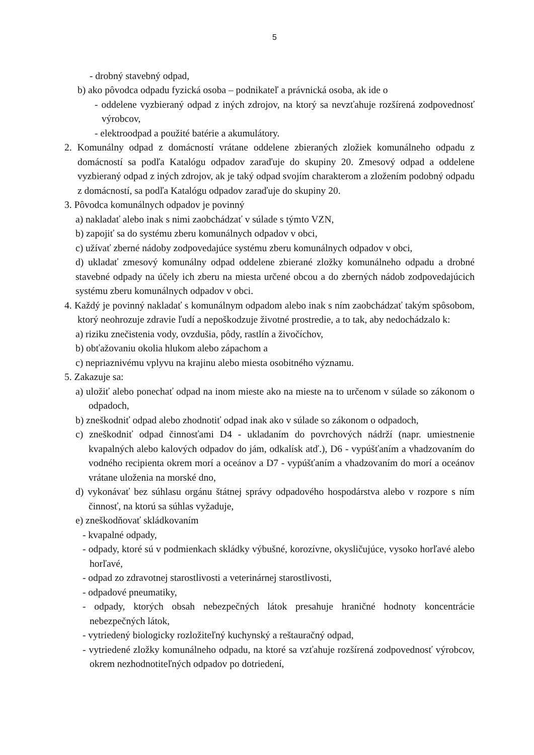5
- drobný stavebný odpad,
b) ako pôvodca odpadu fyzická osoba – podnikateľ a právnická osoba, ak ide o
- oddelene vyzbieraný odpad z iných zdrojov, na ktorý sa nevzťahuje rozšírená zodpovednosť výrobcov,
- elektroodpad a použité batérie a akumulátory.
2. Komunálny odpad z domácností vrátane oddelene zbieraných zložiek komunálneho odpadu z domácností sa podľa Katalógu odpadov zaraďuje do skupiny 20. Zmesový odpad a oddelene vyzbieraný odpad z iných zdrojov, ak je taký odpad svojím charakterom a zložením podobný odpadu z domácností, sa podľa Katalógu odpadov zaraďuje do skupiny 20.
3. Pôvodca komunálnych odpadov je povinný
a) nakladať alebo inak s nimi zaobchádzať v súlade s týmto VZN,
b) zapojiť sa do systému zberu komunálnych odpadov v obci,
c) užívať zberné nádoby zodpovedajúce systému zberu komunálnych odpadov v obci,
d) ukladať zmesový komunálny odpad oddelene zbierané zložky komunálneho odpadu a drobné stavebné odpady na účely ich zberu na miesta určené obcou a do zberných nádob zodpovedajúcich systému zberu komunálnych odpadov v obci.
4. Každý je povinný nakladať s komunálnym odpadom alebo inak s ním zaobchádzať takým spôsobom, ktorý neohrozuje zdravie ľudí a nepoškodzuje životné prostredie, a to tak, aby nedochádzalo k:
a) riziku znečistenia vody, ovzdušia, pôdy, rastlín a živočíchov,
b) obťažovaniu okolia hlukom alebo zápachom a
c) nepriaznivému vplyvu na krajinu alebo miesta osobitného významu.
5. Zakazuje sa:
a) uložiť alebo ponechať odpad na inom mieste ako na mieste na to určenom v súlade so zákonom o odpadoch,
b) zneškodniť odpad alebo zhodnotiť odpad inak ako v súlade so zákonom o odpadoch,
c) zneškodniť odpad činnosťami D4 - ukladaním do povrchových nádrží (napr. umiestnenie kvapalných alebo kalových odpadov do jám, odkalísk atď.), D6 - vypúšťaním a vhadzovaním do vodného recipienta okrem morí a oceánov a D7 - vypúšťaním a vhadzovaním do morí a oceánov vrátane uloženia na morské dno,
d) vykonávať bez súhlasu orgánu štátnej správy odpadového hospodárstva alebo v rozpore s ním činnosť, na ktorú sa súhlas vyžaduje,
e) zneškodňovať skládkovaním
- kvapalné odpady,
- odpady, ktoré sú v podmienkach skládky výbušné, korozívne, okysličujúce, vysoko horľavé alebo horľavé,
- odpad zo zdravotnej starostlivosti a veterinárnej starostlivosti,
- odpadové pneumatiky,
- odpady, ktorých obsah nebezpečných látok presahuje hraničné hodnoty koncentrácie nebezpečných látok,
- vytriedený biologicky rozložiteľný kuchynský a reštauračný odpad,
- vytriedené zložky komunálneho odpadu, na ktoré sa vzťahuje rozšírená zodpovednosť výrobcov, okrem nezhodnotiteľných odpadov po dotriedení,